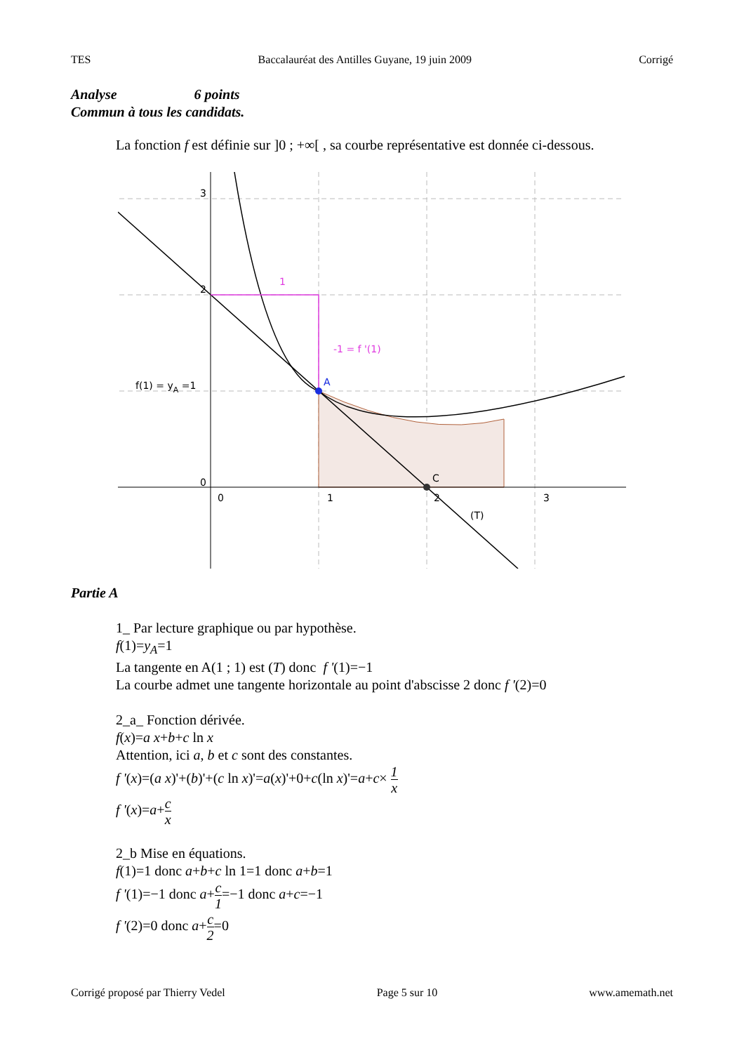TES Baccalauréat des Antilles Guyane, 19 juin 2009 Corrigé
Analyse 6 points
Commun à tous les candidats.
La fonction f est définie sur ]0 ; +∞[ , sa courbe représentative est donnée ci-dessous.
3
2
0
0
1
2
3
1
-1 = f '(1)
A
C
(T)
f(1) = yA =1
Partie A
1_ Par lecture graphique ou par hypothèse.
f(1)=y<sub>A</sub>=1
La tangente en A(1 ; 1) est (T) donc f '(1)=−1
La courbe admet une tangente horizontale au point d'abscisse 2 donc f '(2)=0
2_a_ Fonction dérivée.
f(x)=a x+b+c ln x
Attention, ici a, b et c sont des constantes.
f '(x)=(a x)'+(b)'+(c ln x)'=a(x)'+0+c(ln x)'=a+c× 1 x
f '(x)=a+c x
2_b Mise en équations.
f(1)=1 donc a+b+c ln 1=1 donc a+b=1
f '(1)=−1 donc a+c 1=−1 donc a+c=−1
f '(2)=0 donc a+c 2=0
Corrigé proposé par Thierry Vedel Page 5 sur 10 www.amemath.net